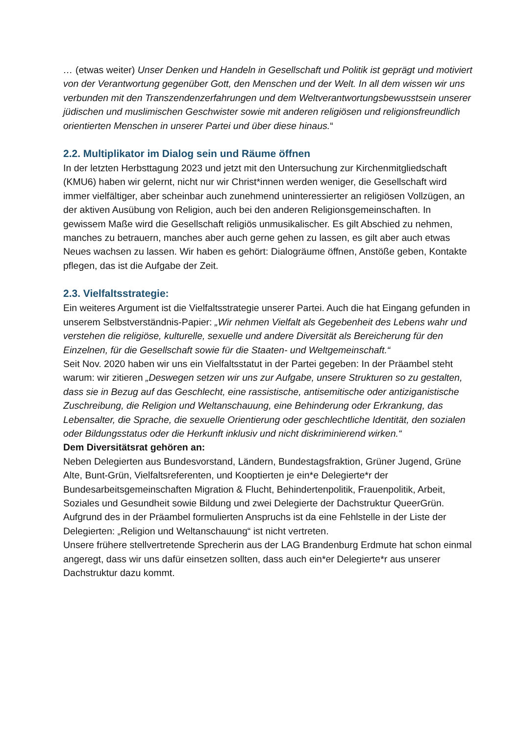… (etwas weiter) Unser Denken und Handeln in Gesellschaft und Politik ist geprägt und motiviert von der Verantwortung gegenüber Gott, den Menschen und der Welt. In all dem wissen wir uns verbunden mit den Transzendenzerfahrungen und dem Weltverant­wortungsbewusstsein unserer jüdischen und muslimischen Geschwister sowie mit an­deren religiösen und religionsfreundlich orientierten Menschen in unserer Partei und über diese hinaus.“
2.2. Multiplikator im Dialog sein und Räume öffnen
In der letzten Herbsttagung 2023 und jetzt mit den Untersuchung zur Kirchenmitglied­schaft (KMU6) haben wir gelernt, nicht nur wir Christ*innen werden weniger, die Gesell­schaft wird immer vielfältiger, aber scheinbar auch zunehmend uninteressierter an religi­ösen Vollzügen, an der aktiven Ausübung von Religion, auch bei den anderen Religi­onsgemeinschaften. In gewissem Maße wird die Gesellschaft religiös unmusikalischer. Es gilt Abschied zu nehmen, manches zu betrauern, manches aber auch gerne gehen zu lassen, es gilt aber auch etwas Neues wachsen zu lassen. Wir haben es gehört: Dia­logräume öffnen, Anstöße geben, Kontakte pflegen, das ist die Aufgabe der Zeit.
2.3. Vielfaltsstrategie:
Ein weiteres Argument ist die Vielfaltsstrategie unserer Partei. Auch die hat Eingang ge­funden in unserem Selbstverständnis-Papier: „Wir nehmen Vielfalt als Gegebenheit des Lebens wahr und verstehen die religiöse, kulturelle, sexuelle und andere Diversität als Bereicherung für den Einzelnen, für die Gesellschaft sowie für die Staaten- und Weltge­meinschaft.“
Seit Nov. 2020 haben wir uns ein Vielfaltsstatut in der Partei gegeben: In der Präambel steht warum: wir zitieren „Deswegen setzen wir uns zur Aufgabe, unsere Strukturen so zu gestalten, dass sie in Bezug auf das Geschlecht, eine rassistische, antisemitische o­der antiziganistische Zuschreibung, die Religion und Weltanschauung, eine Behinde­rung oder Erkrankung, das Lebensalter, die Sprache, die sexuelle Orientierung oder ge­schlechtliche Identität, den sozialen oder Bildungsstatus oder die Herkunft inklusiv und nicht diskriminierend wirken.“
Dem Diversitätsrat gehören an:
Neben Delegierten aus Bundesvorstand, Ländern, Bundestagsfraktion, Grüner Jugend, Grüne Alte, Bunt-Grün, Vielfaltsreferenten, und Kooptierten je ein*e Delegierte*r der Bundesarbeitsgemeinschaften Migration & Flucht, Behindertenpolitik, Frauenpolitik, Ar­beit, Soziales und Gesundheit sowie Bildung und zwei Delegierte der Dachstruktur QueerGrün.
Aufgrund des in der Präambel formulierten Anspruchs ist da eine Fehlstelle in der Liste der Delegierten: „Religion und Weltanschauung“ ist nicht vertreten.
Unsere frühere stellvertretende Sprecherin aus der LAG Brandenburg Erdmute hat schon einmal angeregt, dass wir uns dafür einsetzen sollten, dass auch ein*er Dele­gierte*r aus unserer Dachstruktur dazu kommt.